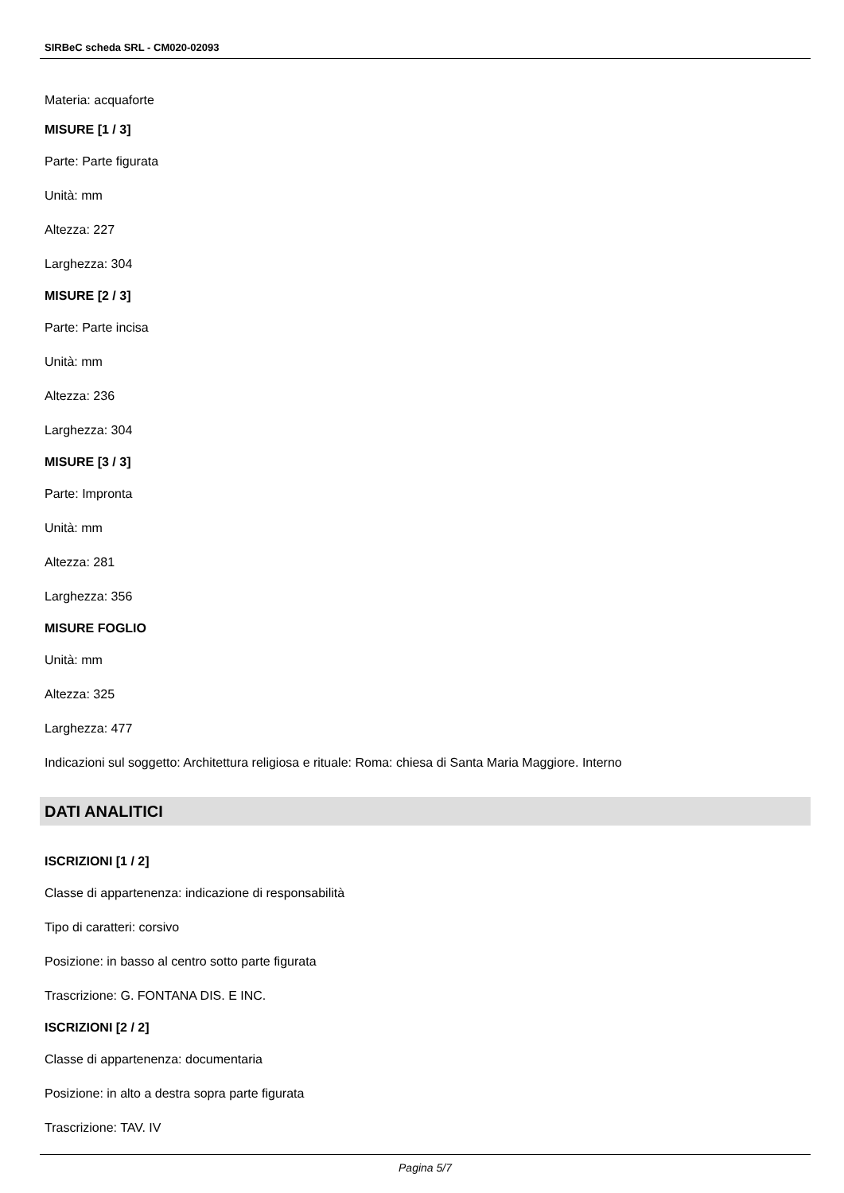SIRBeC scheda SRL - CM020-02093
Materia: acquaforte
MISURE [1 / 3]
Parte: Parte figurata
Unità: mm
Altezza: 227
Larghezza: 304
MISURE [2 / 3]
Parte: Parte incisa
Unità: mm
Altezza: 236
Larghezza: 304
MISURE [3 / 3]
Parte: Impronta
Unità: mm
Altezza: 281
Larghezza: 356
MISURE FOGLIO
Unità: mm
Altezza: 325
Larghezza: 477
Indicazioni sul soggetto: Architettura religiosa e rituale: Roma: chiesa di Santa Maria Maggiore. Interno
DATI ANALITICI
ISCRIZIONI [1 / 2]
Classe di appartenenza: indicazione di responsabilità
Tipo di caratteri: corsivo
Posizione: in basso al centro sotto parte figurata
Trascrizione: G. FONTANA DIS. E INC.
ISCRIZIONI [2 / 2]
Classe di appartenenza: documentaria
Posizione: in alto a destra sopra parte figurata
Trascrizione: TAV. IV
Pagina 5/7